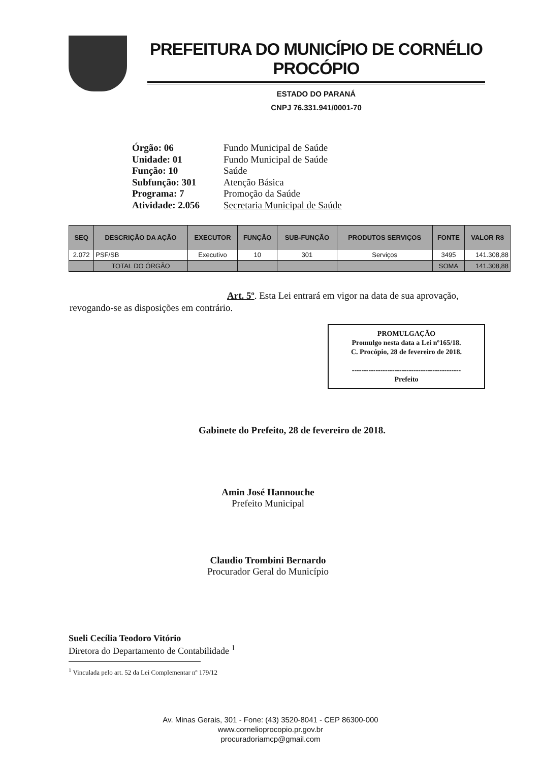PREFEITURA DO MUNICÍPIO DE CORNÉLIO PROCÓPIO
ESTADO DO PARANÁ
CNPJ 76.331.941/0001-70
Órgão: 06 Fundo Municipal de Saúde
Unidade: 01 Fundo Municipal de Saúde
Função: 10 Saúde
Subfunção: 301 Atenção Básica
Programa: 7 Promoção da Saúde
Atividade: 2.056 Secretaria Municipal de Saúde
| SEQ | DESCRIÇÃO DA AÇÃO | EXECUTOR | FUNÇÃO | SUB-FUNÇÃO | PRODUTOS SERVIÇOS | FONTE | VALOR R$ |
| --- | --- | --- | --- | --- | --- | --- | --- |
| 2.072 | PSF/SB | Executivo | 10 | 301 | Serviços | 3495 | 141.308,88 |
| | TOTAL DO ÓRGÃO | | | | | SOMA | 141.308,88 |
Art. 5º. Esta Lei entrará em vigor na data de sua aprovação, revogando-se as disposições em contrário.
PROMULGAÇÃO
Promulgo nesta data a Lei nº165/18.
C. Procópio, 28 de fevereiro de 2018.
----------------------------------------------
Prefeito
Gabinete do Prefeito, 28 de fevereiro de 2018.
Amin José Hannouche
Prefeito Municipal
Claudio Trombini Bernardo
Procurador Geral do Município
Sueli Cecília Teodoro Vitório
Diretora do Departamento de Contabilidade <sup>1</sup>
<sup>1</sup> Vinculada pelo art. 52 da Lei Complementar nº 179/12
Av. Minas Gerais, 301 - Fone: (43) 3520-8041 - CEP 86300-000
www.cornelioprocopio.pr.gov.br
procuradoriamcp@gmail.com